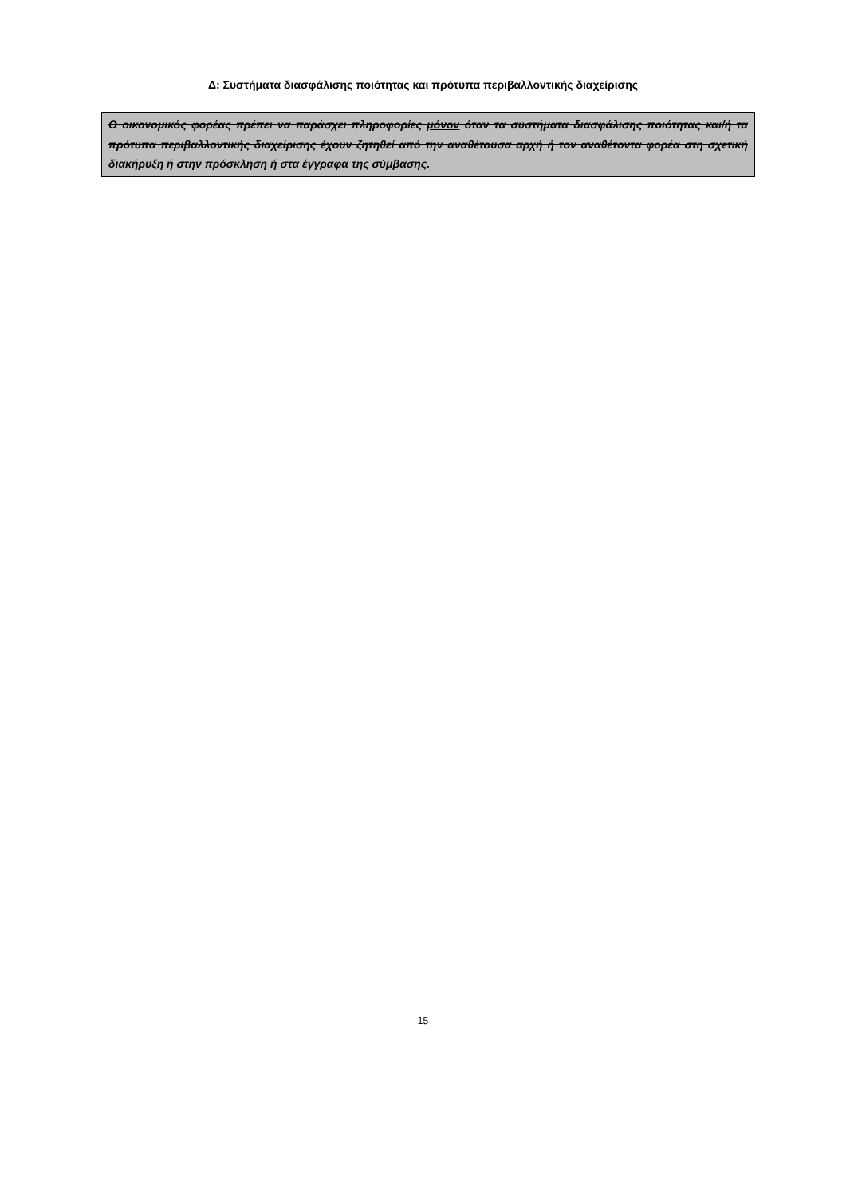Δ: Συστήματα διασφάλισης ποιότητας και πρότυπα περιβαλλοντικής διαχείρισης
Ο οικονομικός φορέας πρέπει να παράσχει πληροφορίες μόνον όταν τα συστήματα διασφάλισης ποιότητας και/ή τα πρότυπα περιβαλλοντικής διαχείρισης έχουν ζητηθεί από την αναθέτουσα αρχή ή τον αναθέτοντα φορέα στη σχετική διακήρυξη ή στην πρόσκληση ή στα έγγραφα της σύμβασης.
15